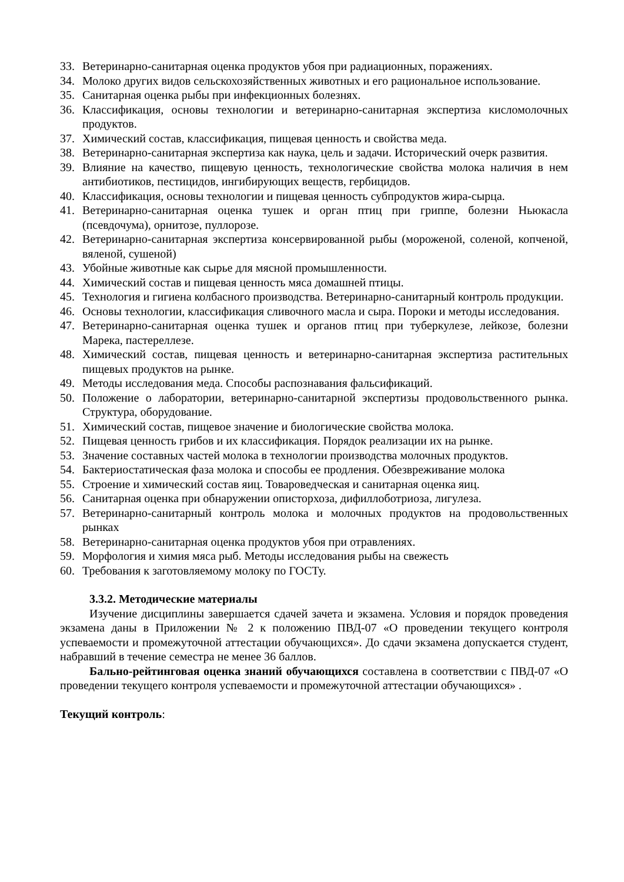33. Ветеринарно-санитарная оценка продуктов убоя при радиационных, поражениях.
34. Молоко других видов сельскохозяйственных животных и его рациональное использование.
35. Санитарная оценка рыбы при инфекционных болезнях.
36. Классификация, основы технологии и ветеринарно-санитарная экспертиза кисломолочных продуктов.
37. Химический состав, классификация, пищевая ценность и свойства меда.
38. Ветеринарно-санитарная экспертиза как наука, цель и задачи. Исторический очерк развития.
39. Влияние на качество, пищевую ценность, технологические свойства молока наличия в нем антибиотиков, пестицидов, ингибирующих веществ, гербицидов.
40. Классификация, основы технологии и пищевая ценность субпродуктов жира-сырца.
41. Ветеринарно-санитарная оценка тушек и орган птиц при гриппе, болезни Ньюкасла (псевдочума), орнитозе, пуллорозе.
42. Ветеринарно-санитарная экспертиза консервированной рыбы (мороженой, соленой, копченой, вяленой, сушеной)
43. Убойные животные как сырье для мясной промышленности.
44. Химический состав и пищевая ценность мяса домашней птицы.
45. Технология и гигиена колбасного производства. Ветеринарно-санитарный контроль продукции.
46. Основы технологии, классификация сливочного масла и сыра. Пороки и методы исследования.
47. Ветеринарно-санитарная оценка тушек и органов птиц при туберкулезе, лейкозе, болезни Марека, пастереллезе.
48. Химический состав, пищевая ценность и ветеринарно-санитарная экспертиза растительных пищевых продуктов на рынке.
49. Методы исследования меда. Способы распознавания фальсификаций.
50. Положение о лаборатории, ветеринарно-санитарной экспертизы продовольственного рынка. Структура, оборудование.
51. Химический состав, пищевое значение и биологические свойства молока.
52. Пищевая ценность грибов и их классификация. Порядок реализации их на рынке.
53. Значение составных частей молока в технологии производства молочных продуктов.
54. Бактериостатическая фаза молока и способы ее продления. Обезвреживание молока
55. Строение и химический состав яиц. Товароведческая и санитарная оценка яиц.
56. Санитарная оценка при обнаружении описторхоза, дифиллоботриоза, лигулеза.
57. Ветеринарно-санитарный контроль молока и молочных продуктов на продовольственных рынках
58. Ветеринарно-санитарная оценка продуктов убоя при отравлениях.
59. Морфология и химия мяса рыб. Методы исследования рыбы на свежесть
60. Требования к заготовляемому молоку по ГОСТу.
3.3.2. Методические материалы
Изучение дисциплины завершается сдачей зачета и экзамена. Условия и порядок проведения экзамена даны в Приложении № 2 к положению ПВД-07 «О проведении текущего контроля успеваемости и промежуточной аттестации обучающихся». До сдачи экзамена допускается студент, набравший в течение семестра не менее 36 баллов.
Бально-рейтинговая оценка знаний обучающихся составлена в соответствии с ПВД-07 «О проведении текущего контроля успеваемости и промежуточной аттестации обучающихся» .
Текущий контроль: